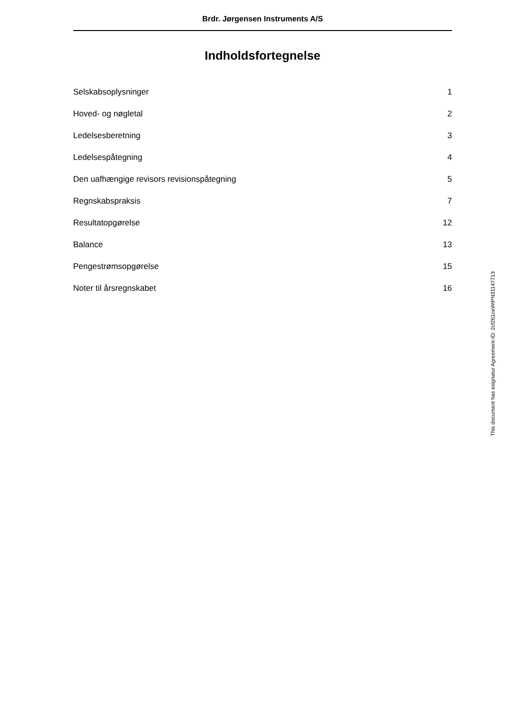Brdr. Jørgensen Instruments A/S
Indholdsfortegnelse
Selskabsoplysninger 1
Hoved- og nøgletal 2
Ledelsesberetning 3
Ledelsespåtegning 4
Den uafhængige revisors revisionspåtegning 5
Regnskabspraksis 7
Resultatopgørelse 12
Balance 13
Pengestrømsopgørelse 15
Noter til årsregnskabet 16
This document has esignatur Agreement-ID: 2cf261ceWtPN31147713